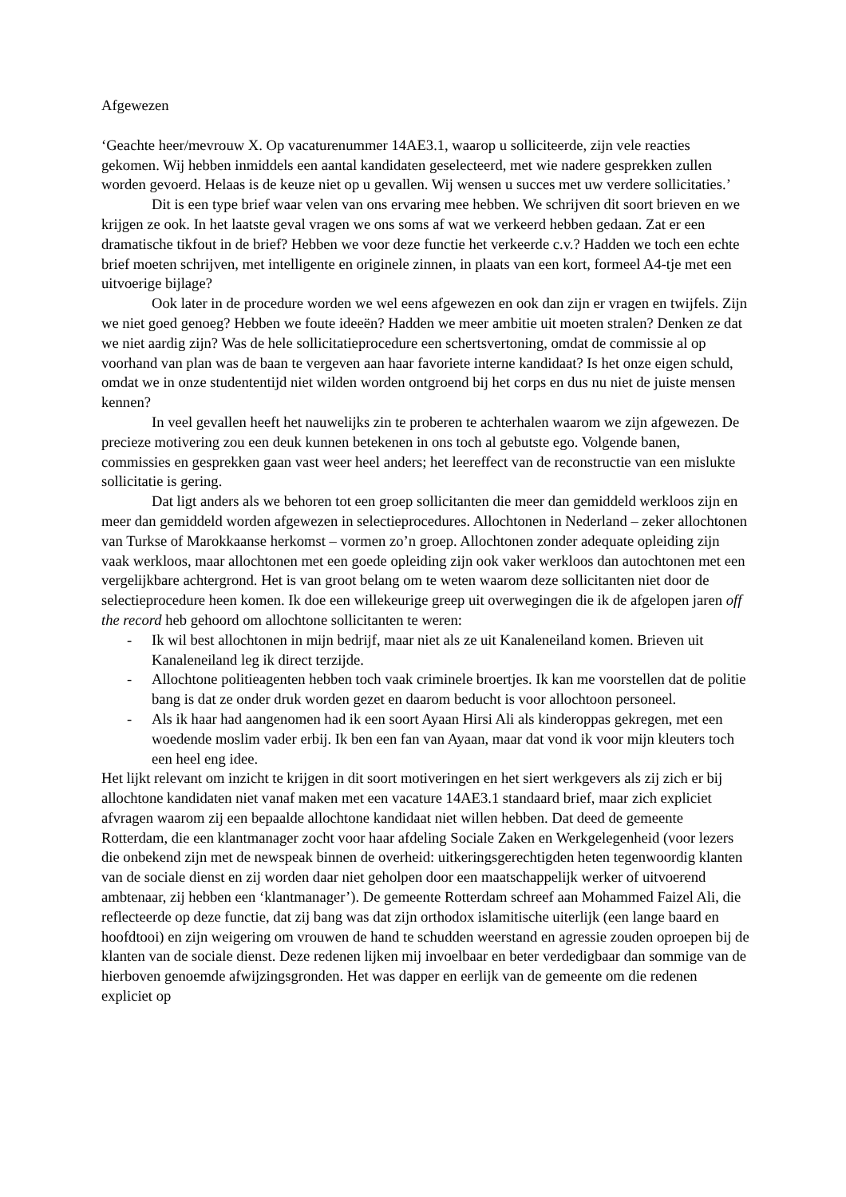Afgewezen
‘Geachte heer/mevrouw X. Op vacaturenummer 14AE3.1, waarop u solliciteerde, zijn vele reacties gekomen. Wij hebben inmiddels een aantal kandidaten geselecteerd, met wie nadere gesprekken zullen worden gevoerd. Helaas is de keuze niet op u gevallen. Wij wensen u succes met uw verdere sollicitaties.’
Dit is een type brief waar velen van ons ervaring mee hebben. We schrijven dit soort brieven en we krijgen ze ook. In het laatste geval vragen we ons soms af wat we verkeerd hebben gedaan. Zat er een dramatische tikfout in de brief? Hebben we voor deze functie het verkeerde c.v.? Hadden we toch een echte brief moeten schrijven, met intelligente en originele zinnen, in plaats van een kort, formeel A4-tje met een uitvoerige bijlage?
Ook later in de procedure worden we wel eens afgewezen en ook dan zijn er vragen en twijfels. Zijn we niet goed genoeg? Hebben we foute ideeën? Hadden we meer ambitie uit moeten stralen? Denken ze dat we niet aardig zijn? Was de hele sollicitatieprocedure een schertsvertoning, omdat de commissie al op voorhand van plan was de baan te vergeven aan haar favoriete interne kandidaat? Is het onze eigen schuld, omdat we in onze studententijd niet wilden worden ontgroend bij het corps en dus nu niet de juiste mensen kennen?
In veel gevallen heeft het nauwelijks zin te proberen te achterhalen waarom we zijn afgewezen. De precieze motivering zou een deuk kunnen betekenen in ons toch al gebutste ego. Volgende banen, commissies en gesprekken gaan vast weer heel anders; het leereffect van de reconstructie van een mislukte sollicitatie is gering.
Dat ligt anders als we behoren tot een groep sollicitanten die meer dan gemiddeld werkloos zijn en meer dan gemiddeld worden afgewezen in selectieprocedures. Allochtonen in Nederland – zeker allochtonen van Turkse of Marokkaanse herkomst – vormen zo’n groep. Allochtonen zonder adequate opleiding zijn vaak werkloos, maar allochtonen met een goede opleiding zijn ook vaker werkloos dan autochtonen met een vergelijkbare achtergrond. Het is van groot belang om te weten waarom deze sollicitanten niet door de selectieprocedure heen komen. Ik doe een willekeurige greep uit overwegingen die ik de afgelopen jaren off the record heb gehoord om allochtone sollicitanten te weren:
- Ik wil best allochtonen in mijn bedrijf, maar niet als ze uit Kanaleneiland komen. Brieven uit Kanaleneiland leg ik direct terzijde.
- Allochtone politieagenten hebben toch vaak criminele broertjes. Ik kan me voorstellen dat de politie bang is dat ze onder druk worden gezet en daarom beducht is voor allochtoon personeel.
- Als ik haar had aangenomen had ik een soort Ayaan Hirsi Ali als kinderoppas gekregen, met een woedende moslim vader erbij. Ik ben een fan van Ayaan, maar dat vond ik voor mijn kleuters toch een heel eng idee.
Het lijkt relevant om inzicht te krijgen in dit soort motiveringen en het siert werkgevers als zij zich er bij allochtone kandidaten niet vanaf maken met een vacature 14AE3.1 standaard brief, maar zich expliciet afvragen waarom zij een bepaalde allochtone kandidaat niet willen hebben. Dat deed de gemeente Rotterdam, die een klantmanager zocht voor haar afdeling Sociale Zaken en Werkgelegenheid (voor lezers die onbekend zijn met de newspeak binnen de overheid: uitkeringsgerechtigden heten tegenwoordig klanten van de sociale dienst en zij worden daar niet geholpen door een maatschappelijk werker of uitvoerend ambtenaar, zij hebben een ‘klantmanager’). De gemeente Rotterdam schreef aan Mohammed Faizel Ali, die reflecteerde op deze functie, dat zij bang was dat zijn orthodox islamitische uiterlijk (een lange baard en hoofdtooi) en zijn weigering om vrouwen de hand te schudden weerstand en agressie zouden oproepen bij de klanten van de sociale dienst. Deze redenen lijken mij invoelbaar en beter verdedigbaar dan sommige van de hierboven genoemde afwijzingsgronden. Het was dapper en eerlijk van de gemeente om die redenen expliciet op